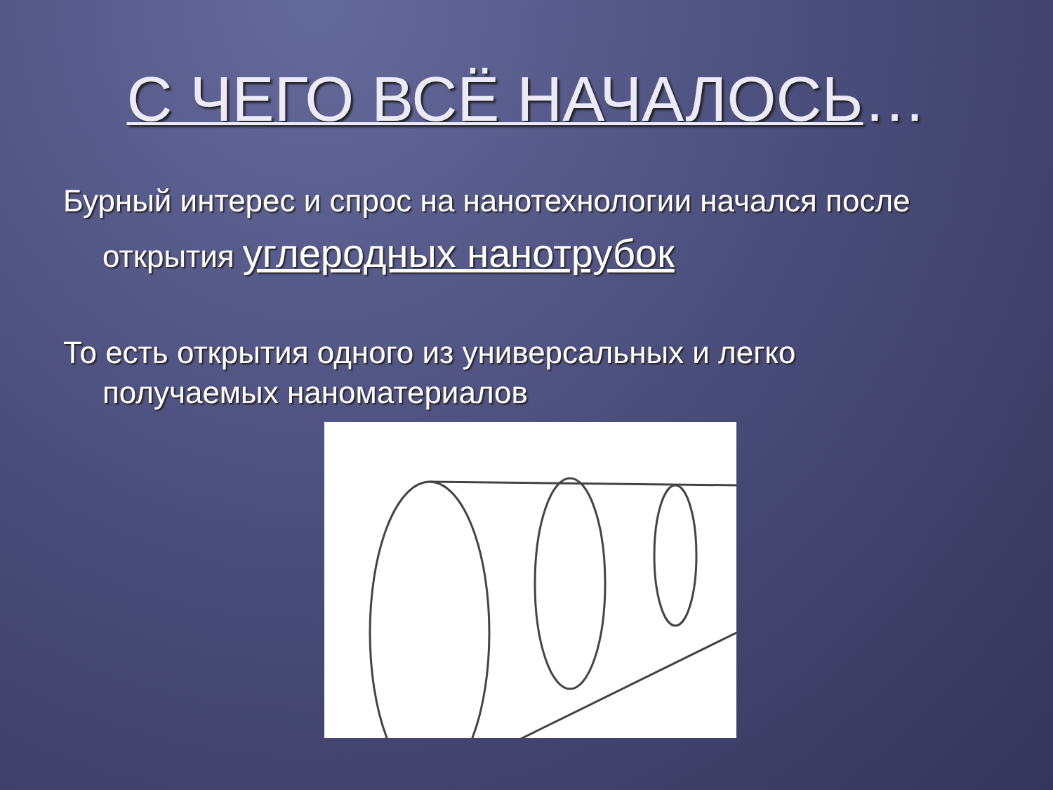С ЧЕГО ВСЁ НАЧАЛОСЬ…
Бурный интерес и спрос на нанотехнологии начался после открытия углеродных нанотрубок
То есть открытия одного из универсальных и легко получаемых наноматериалов